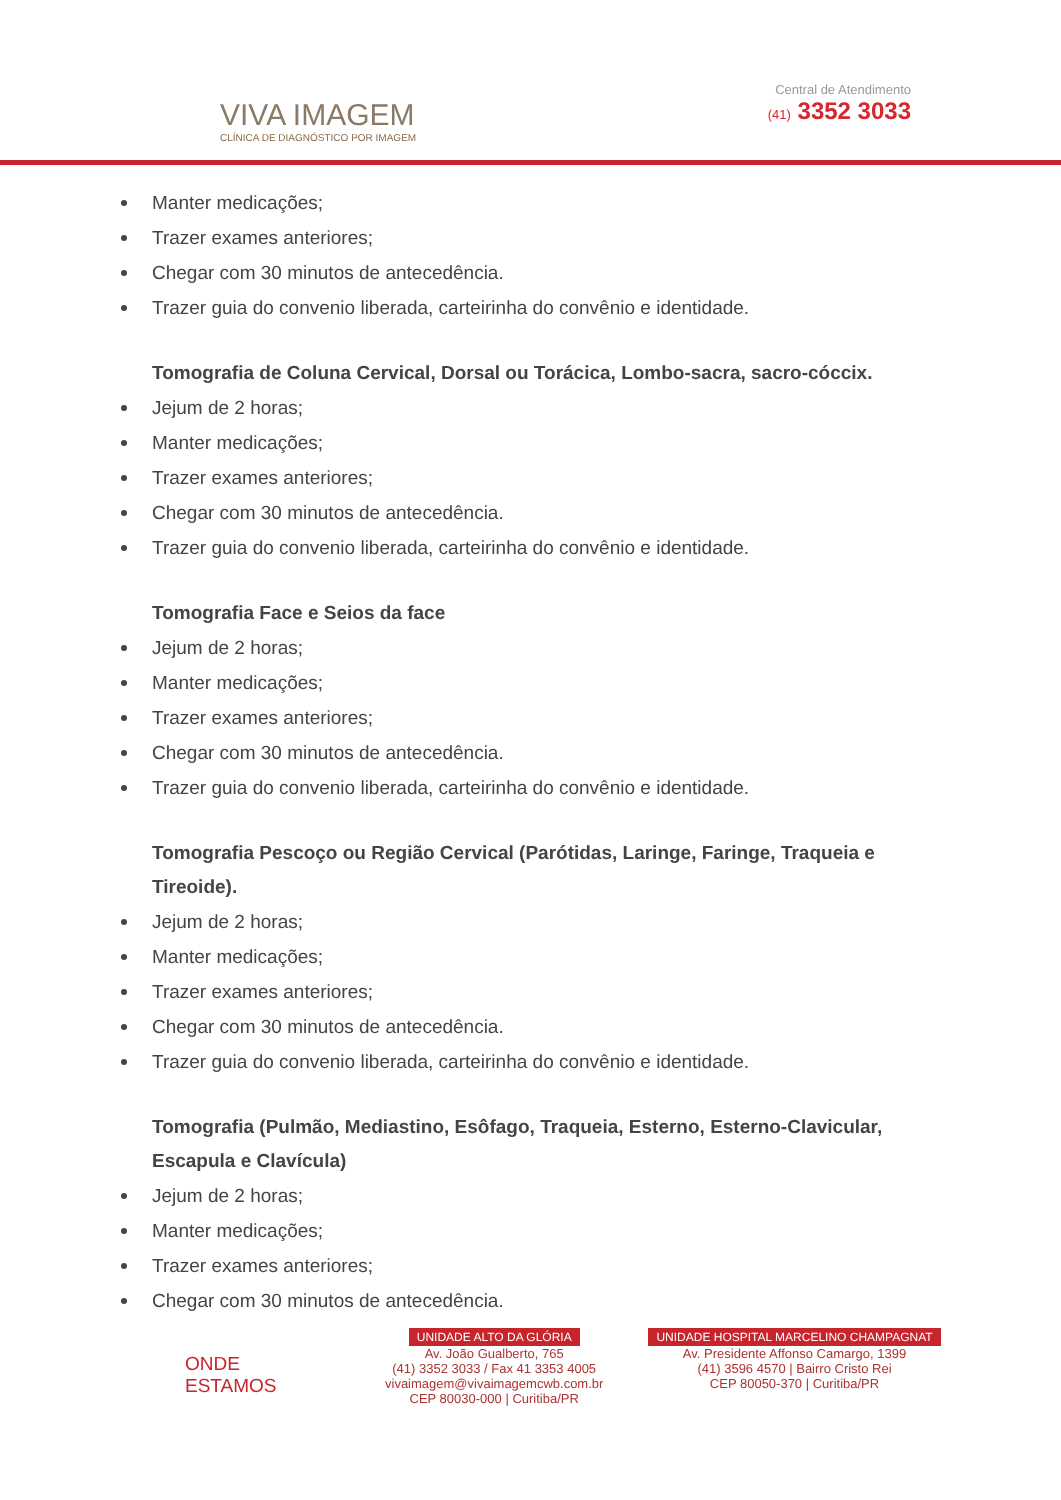VIVA IMAGEM
CLÍNICA DE DIAGNÓSTICO POR IMAGEM
Central de Atendimento
(41) 3352 3033
Manter medicações;
Trazer exames anteriores;
Chegar com 30 minutos de antecedência.
Trazer guia do convenio liberada, carteirinha do convênio e identidade.
Tomografia de Coluna Cervical, Dorsal ou Torácica, Lombo-sacra, sacro-cóccix.
Jejum de 2 horas;
Manter medicações;
Trazer exames anteriores;
Chegar com 30 minutos de antecedência.
Trazer guia do convenio liberada, carteirinha do convênio e identidade.
Tomografia Face e Seios da face
Jejum de 2 horas;
Manter medicações;
Trazer exames anteriores;
Chegar com 30 minutos de antecedência.
Trazer guia do convenio liberada, carteirinha do convênio e identidade.
Tomografia Pescoço ou Região Cervical (Parótidas, Laringe, Faringe, Traqueia e Tireoide).
Jejum de 2 horas;
Manter medicações;
Trazer exames anteriores;
Chegar com 30 minutos de antecedência.
Trazer guia do convenio liberada, carteirinha do convênio e identidade.
Tomografia (Pulmão, Mediastino, Esôfago, Traqueia, Esterno, Esterno-Clavicular, Escapula e Clavícula)
Jejum de 2 horas;
Manter medicações;
Trazer exames anteriores;
Chegar com 30 minutos de antecedência.
ONDE
ESTAMOS
UNIDADE ALTO DA GLÓRIA
Av. João Gualberto, 765
(41) 3352 3033 / Fax 41 3353 4005
vivaimagem@vivaimagemcwb.com.br
CEP 80030-000 | Curitiba/PR
UNIDADE HOSPITAL MARCELINO CHAMPAGNAT
Av. Presidente Affonso Camargo, 1399
(41) 3596 4570 | Bairro Cristo Rei
CEP 80050-370 | Curitiba/PR